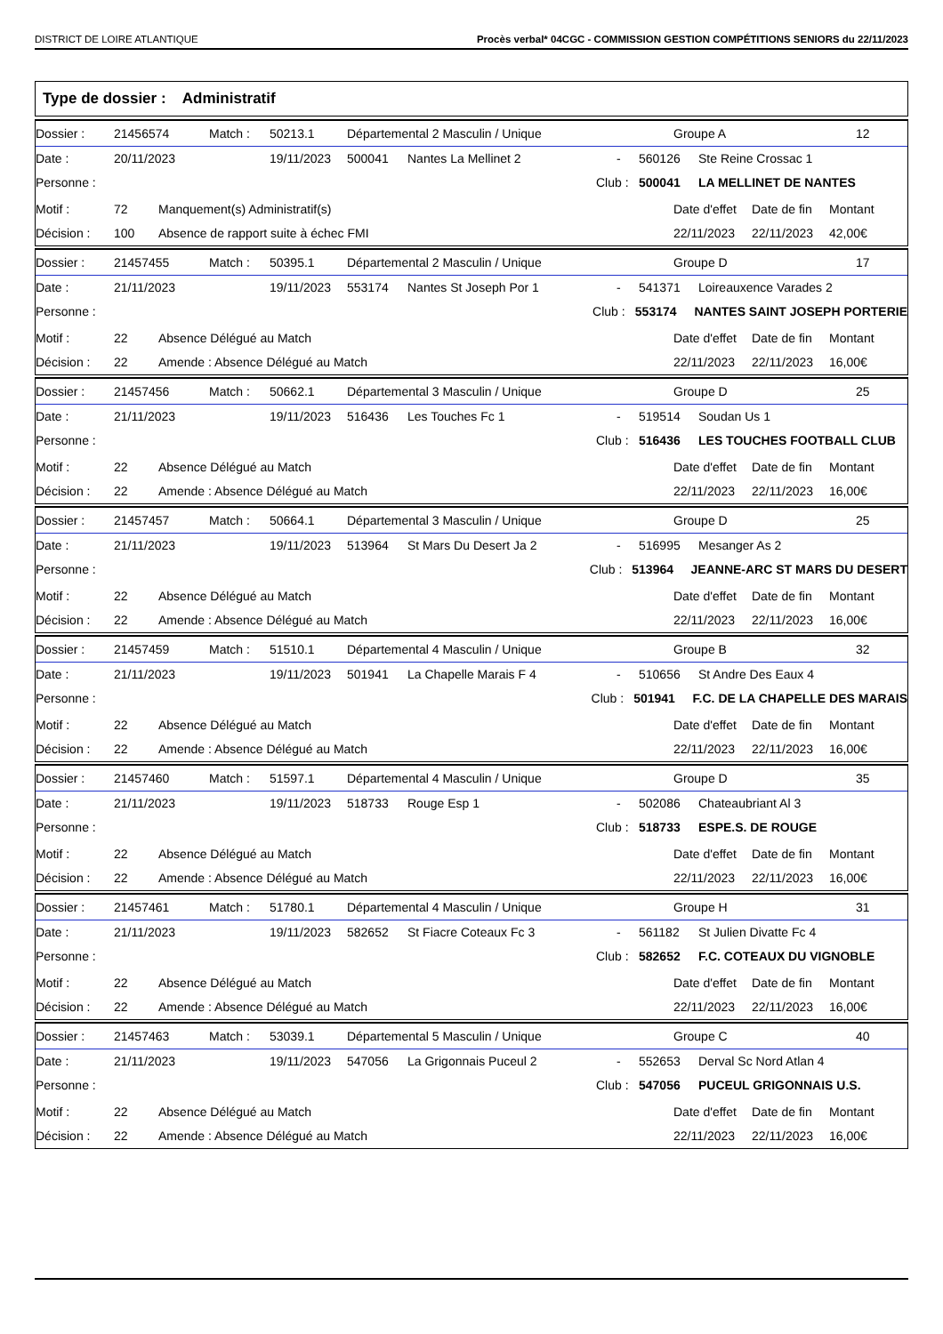DISTRICT DE LOIRE ATLANTIQUE Procès verbal* 04CGC - COMMISSION GESTION COMPÉTITIONS SENIORS du 22/11/2023
Type de dossier : Administratif
Dossier : 21456574 Match : 50213.1 Départemental 2 Masculin / Unique Groupe A 12
Date : 20/11/2023 19/11/2023 500041 Nantes La Mellinet 2 - 560126 Ste Reine Crossac 1
Personne : Club : 500041 LA MELLINET DE NANTES
Motif : 72 Manquement(s) Administratif(s) Date d'effet Date de fin Montant
Décision : 100 Absence de rapport suite à échec FMI 22/11/2023 22/11/2023 42,00€
Dossier : 21457455 Match : 50395.1 Départemental 2 Masculin / Unique Groupe D 17
Date : 21/11/2023 19/11/2023 553174 Nantes St Joseph Por 1 - 541371 Loireauxence Varades 2
Personne : Club : 553174 NANTES SAINT JOSEPH PORTERIE
Motif : 22 Absence Délégué au Match Date d'effet Date de fin Montant
Décision : 22 Amende : Absence Délégué au Match 22/11/2023 22/11/2023 16,00€
Dossier : 21457456 Match : 50662.1 Départemental 3 Masculin / Unique Groupe D 25
Date : 21/11/2023 19/11/2023 516436 Les Touches Fc 1 - 519514 Soudan Us 1
Personne : Club : 516436 LES TOUCHES FOOTBALL CLUB
Motif : 22 Absence Délégué au Match Date d'effet Date de fin Montant
Décision : 22 Amende : Absence Délégué au Match 22/11/2023 22/11/2023 16,00€
Dossier : 21457457 Match : 50664.1 Départemental 3 Masculin / Unique Groupe D 25
Date : 21/11/2023 19/11/2023 513964 St Mars Du Desert Ja 2 - 516995 Mesanger As 2
Personne : Club : 513964 JEANNE-ARC ST MARS DU DESERT
Motif : 22 Absence Délégué au Match Date d'effet Date de fin Montant
Décision : 22 Amende : Absence Délégué au Match 22/11/2023 22/11/2023 16,00€
Dossier : 21457459 Match : 51510.1 Départemental 4 Masculin / Unique Groupe B 32
Date : 21/11/2023 19/11/2023 501941 La Chapelle Marais F 4 - 510656 St Andre Des Eaux 4
Personne : Club : 501941 F.C. DE LA CHAPELLE DES MARAIS
Motif : 22 Absence Délégué au Match Date d'effet Date de fin Montant
Décision : 22 Amende : Absence Délégué au Match 22/11/2023 22/11/2023 16,00€
Dossier : 21457460 Match : 51597.1 Départemental 4 Masculin / Unique Groupe D 35
Date : 21/11/2023 19/11/2023 518733 Rouge Esp 1 - 502086 Chateaubriant Al 3
Personne : Club : 518733 ESPE.S. DE ROUGE
Motif : 22 Absence Délégué au Match Date d'effet Date de fin Montant
Décision : 22 Amende : Absence Délégué au Match 22/11/2023 22/11/2023 16,00€
Dossier : 21457461 Match : 51780.1 Départemental 4 Masculin / Unique Groupe H 31
Date : 21/11/2023 19/11/2023 582652 St Fiacre Coteaux Fc 3 - 561182 St Julien Divatte Fc 4
Personne : Club : 582652 F.C. COTEAUX DU VIGNOBLE
Motif : 22 Absence Délégué au Match Date d'effet Date de fin Montant
Décision : 22 Amende : Absence Délégué au Match 22/11/2023 22/11/2023 16,00€
Dossier : 21457463 Match : 53039.1 Départemental 5 Masculin / Unique Groupe C 40
Date : 21/11/2023 19/11/2023 547056 La Grigonnais Puceul 2 - 552653 Derval Sc Nord Atlan 4
Personne : Club : 547056 PUCEUL GRIGONNAIS U.S.
Motif : 22 Absence Délégué au Match Date d'effet Date de fin Montant
Décision : 22 Amende : Absence Délégué au Match 22/11/2023 22/11/2023 16,00€